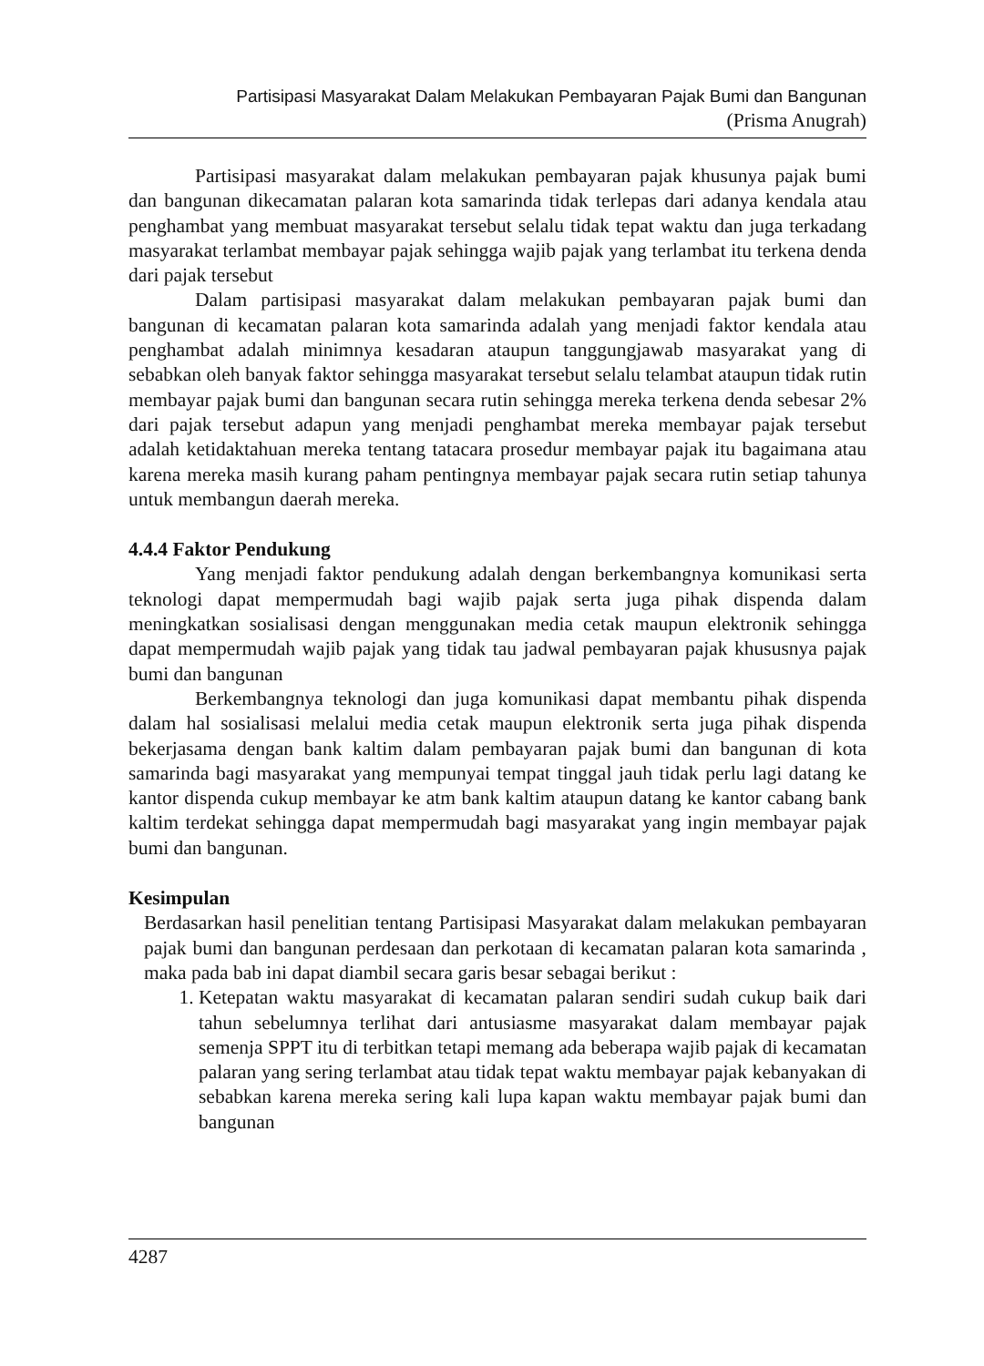Partisipasi Masyarakat Dalam Melakukan Pembayaran Pajak Bumi dan Bangunan
(Prisma Anugrah)
Partisipasi masyarakat dalam melakukan pembayaran pajak khusunya pajak bumi dan bangunan dikecamatan palaran kota samarinda tidak terlepas dari adanya kendala atau penghambat yang membuat masyarakat tersebut selalu tidak tepat waktu dan juga terkadang masyarakat terlambat membayar pajak sehingga wajib pajak yang terlambat itu terkena denda dari pajak tersebut
Dalam partisipasi masyarakat dalam melakukan pembayaran pajak bumi dan bangunan di kecamatan palaran kota samarinda adalah yang menjadi faktor kendala atau penghambat adalah minimnya kesadaran ataupun tanggungjawab masyarakat yang di sebabkan oleh banyak faktor sehingga masyarakat tersebut selalu telambat ataupun tidak rutin membayar pajak bumi dan bangunan secara rutin sehingga mereka terkena denda sebesar 2% dari pajak tersebut adapun yang menjadi penghambat mereka membayar pajak tersebut adalah ketidaktahuan mereka tentang tatacara prosedur membayar pajak itu bagaimana atau karena mereka masih kurang paham pentingnya membayar pajak secara rutin setiap tahunya untuk membangun daerah mereka.
4.4.4 Faktor Pendukung
Yang menjadi faktor pendukung adalah dengan berkembangnya komunikasi serta teknologi dapat mempermudah bagi wajib pajak serta juga pihak dispenda dalam meningkatkan sosialisasi dengan menggunakan media cetak maupun elektronik sehingga dapat mempermudah wajib pajak yang tidak tau jadwal pembayaran pajak khususnya pajak bumi dan bangunan
Berkembangnya teknologi dan juga komunikasi dapat membantu pihak dispenda dalam hal sosialisasi melalui media cetak maupun elektronik serta juga pihak dispenda bekerjasama dengan bank kaltim dalam pembayaran pajak bumi dan bangunan di kota samarinda bagi masyarakat yang mempunyai tempat tinggal jauh tidak perlu lagi datang ke kantor dispenda cukup membayar ke atm bank kaltim ataupun datang ke kantor cabang bank kaltim terdekat sehingga dapat mempermudah bagi masyarakat yang ingin membayar pajak bumi dan bangunan.
Kesimpulan
Berdasarkan hasil penelitian tentang Partisipasi Masyarakat dalam melakukan pembayaran pajak bumi dan bangunan perdesaan dan perkotaan di kecamatan palaran kota samarinda , maka pada bab ini dapat diambil secara garis besar sebagai berikut :
1. Ketepatan waktu masyarakat di kecamatan palaran sendiri sudah cukup baik dari tahun sebelumnya terlihat dari antusiasme masyarakat dalam membayar pajak semenja SPPT itu di terbitkan tetapi memang ada beberapa wajib pajak di kecamatan palaran yang sering terlambat atau tidak tepat waktu membayar pajak kebanyakan di sebabkan karena mereka sering kali lupa kapan waktu membayar pajak bumi dan bangunan
4287